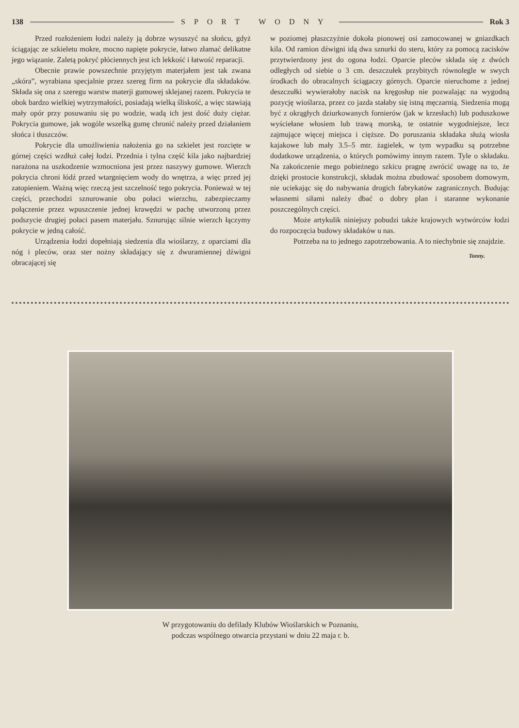138 SPORT WODNY Rok 3
Przed rozłożeniem łodzi należy ją dobrze wysuszyć na słońcu, gdyż ściągając ze szkieletu mokre, mocno napięte pokrycie, łatwo złamać delikatne jego wiązanie. Zaletą pokryć płóciennych jest ich lekkość i łatwość reparacji.
Obecnie prawie powszechnie przyjętym materjałem jest tak zwana „skóra”, wyrabiana specjalnie przez szereg firm na pokrycie dla składaków. Składa się ona z szeregu warstw materji gumowej sklejanej razem. Pokrycia te obok bardzo wielkiej wytrzymałości, posiadają wielką śliskość, a więc stawiają mały opór przy posuwaniu się po wodzie, wadą ich jest dość duży ciężar. Pokrycia gumowe, jak wogóle wszelką gumę chronić należy przed działaniem słońca i tłuszczów.
Pokrycie dla umożliwienia nałożenia go na szkielet jest rozcięte w górnej części wzdłuż całej łodzi. Przednia i tylna część kila jako najbardziej narażona na uszkodzenie wzmocniona jest przez naszywy gumowe. Wierzch pokrycia chroni łódź przed wtargnięciem wody do wnętrza, a więc przed jej zatopieniem. Ważną więc rzeczą jest szczelność tego pokrycia. Ponieważ w tej części, przechodzi sznurowanie obu połaci wierzchu, zabezpieczamy połączenie przez wpuszczenie jednej krawędzi w pachę utworzoną przez podszycie drugiej połaci pasem materjału. Sznurując silnie wierzch łączymy pokrycie w jedną całość.
Urządzenia łodzi dopełniają siedzenia dla wioślarzy, z oparciami dla nóg i pleców, oraz ster nożny składający się z dwuramiennej dźwigni obracającej się
w poziomej płaszczyźnie dokoła pionowej osi zamocowanej w gniazdkach kila. Od ramion dźwigni idą dwa sznurki do steru, który za pomocą zacisków przytwierdzony jest do ogona łodzi. Oparcie pleców składa się z dwóch odległych od siebie o 3 cm. deszczułek przybitych równolegle w swych środkach do obracalnych ściągaczy górnych. Oparcie nieruchome z jednej deszczułki wywierałoby nacisk na kręgosłup nie pozwalając na wygodną pozycję wioślarza, przez co jazda stałaby się istną męczarnią. Siedzenia mogą być z okrągłych dziurkowanych fornierów (jak w krzesłach) lub poduszkowe wyściełane włosiem lub trawą morską, te ostatnie wygodniejsze, lecz zajmujące więcej miejsca i cięższe. Do poruszania składaka służą wiosła kajakowe lub mały 3.5–5 mtr. żagielek, w tym wypadku są potrzebne dodatkowe urządzenia, o których pomówimy innym razem. Tyle o składaku. Na zakończenie mego pobieżnego szkicu pragnę zwrócić uwagę na to, że dzięki prostocie konstrukcji, składak można zbudować sposobem domowym, nie uciekając się do nabywania drogich fabrykatów zagranicznych. Budując własnemi siłami należy dbać o dobry plan i staranne wykonanie poszczególnych części.
Może artykulik niniejszy pobudzi także krajowych wytwórców łodzi do rozpoczęcia budowy składaków u nas.
Potrzeba na to jednego zapotrzebowania. A to niechybnie się znajdzie.
Tonny.
W przygotowaniu do defilady Klubów Wioślarskich w Poznaniu,
podczas wspólnego otwarcia przystani w dniu 22 maja r. b.